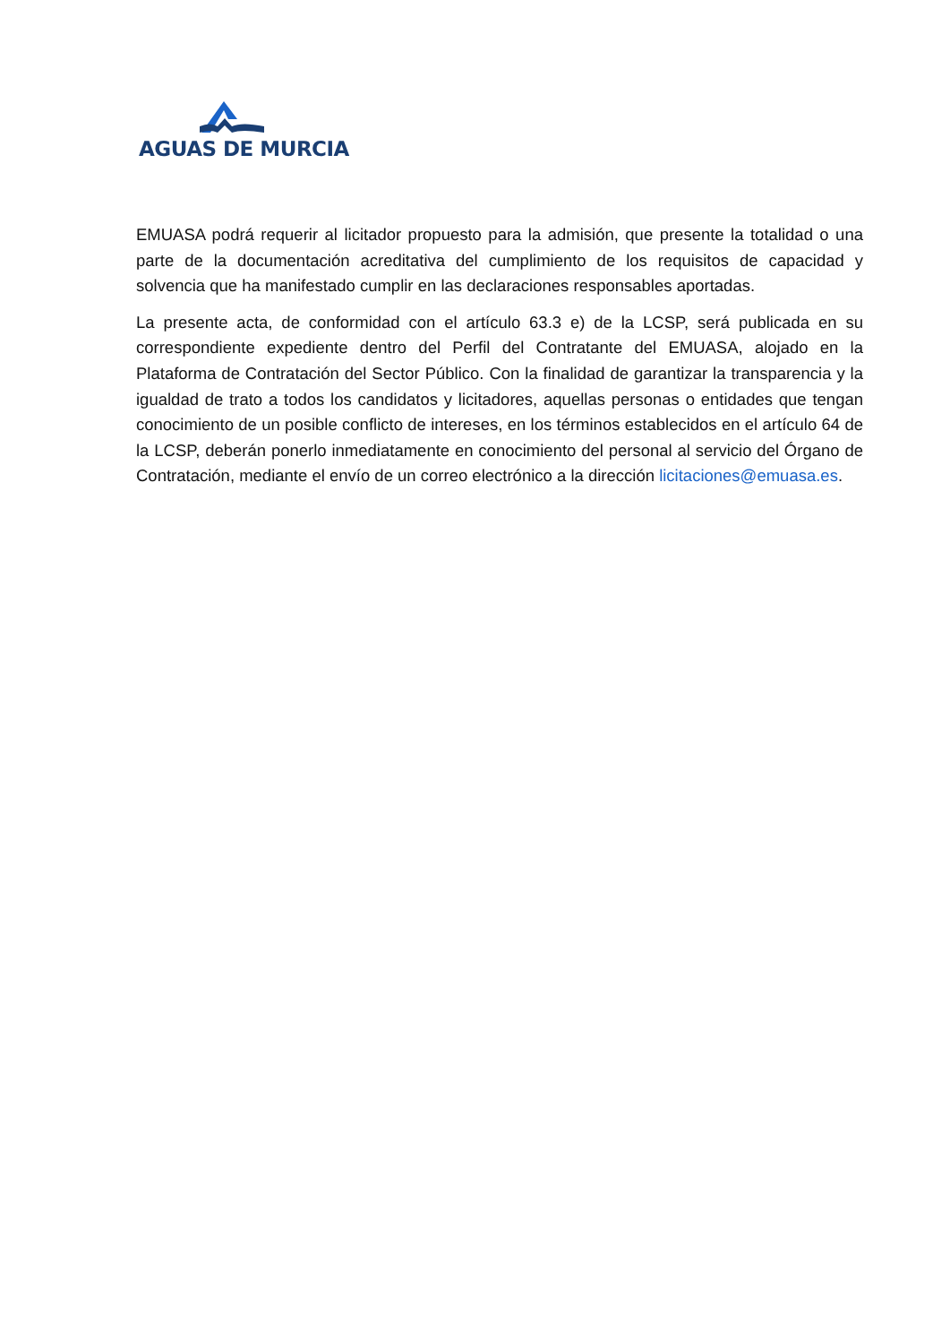AGUAS DE MURCIA
EMUASA podrá requerir al licitador propuesto para la admisión, que presente la totalidad o una parte de la documentación acreditativa del cumplimiento de los requisitos de capacidad y solvencia que ha manifestado cumplir en las declaraciones responsables aportadas.
La presente acta, de conformidad con el artículo 63.3 e) de la LCSP, será publicada en su correspondiente expediente dentro del Perfil del Contratante del EMUASA, alojado en la Plataforma de Contratación del Sector Público. Con la finalidad de garantizar la transparencia y la igualdad de trato a todos los candidatos y licitadores, aquellas personas o entidades que tengan conocimiento de un posible conflicto de intereses, en los términos establecidos en el artículo 64 de la LCSP, deberán ponerlo inmediatamente en conocimiento del personal al servicio del Órgano de Contratación, mediante el envío de un correo electrónico a la dirección licitaciones@emuasa.es.